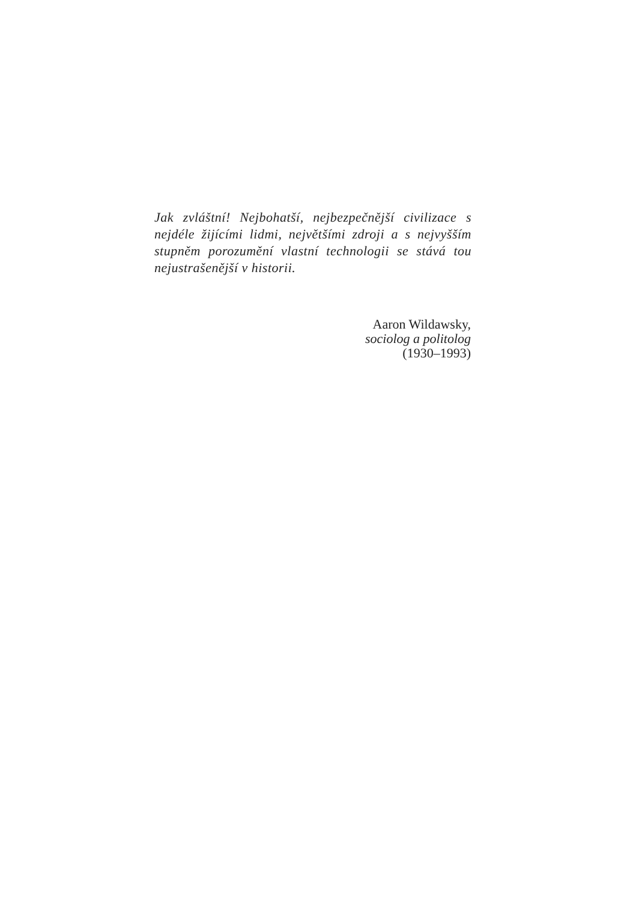Jak zvláštní! Nejbohatší, nejbezpečnější civilizace s nejdéle žijícími lidmi, největšími zdroji a s nejvyšším stupněm porozumění vlastní technologii se stává tou nejustrašenější v historii.
Aaron Wildawsky,
sociolog a politolog
(1930–1993)